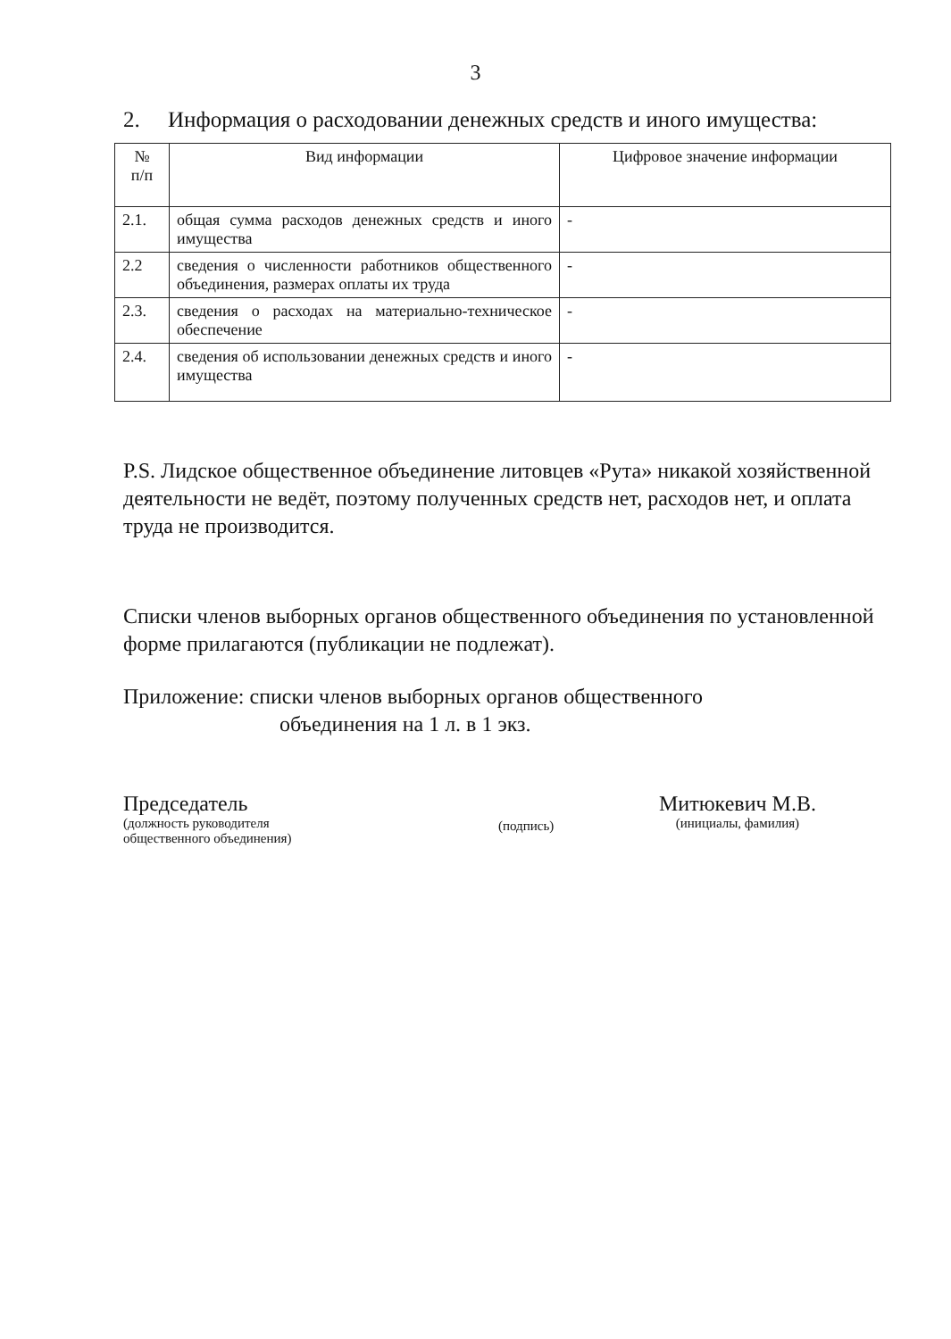3
2. Информация о расходовании денежных средств и иного имущества:
| № п/п | Вид информации | Цифровое значение информации |
| --- | --- | --- |
| 2.1. | общая сумма расходов денежных средств и иного имущества | - |
| 2.2 | сведения о численности работников общественного объединения, размерах оплаты их труда | - |
| 2.3. | сведения о расходах на материально-техническое обеспечение | - |
| 2.4. | сведения об использовании денежных средств и иного имущества | - |
P.S. Лидское общественное объединение литовцев «Рута» никакой хозяйственной деятельности не ведёт, поэтому полученных средств нет, расходов нет, и оплата труда не производится.
Списки членов выборных органов общественного объединения по установленной форме прилагаются (публикации не подлежат).
Приложение: списки членов выборных органов общественного
объединения на 1 л. в 1 экз.
Председатель
(должность руководителя
общественного объединения)
(подпись)
Митюкевич М.В.
(инициалы, фамилия)